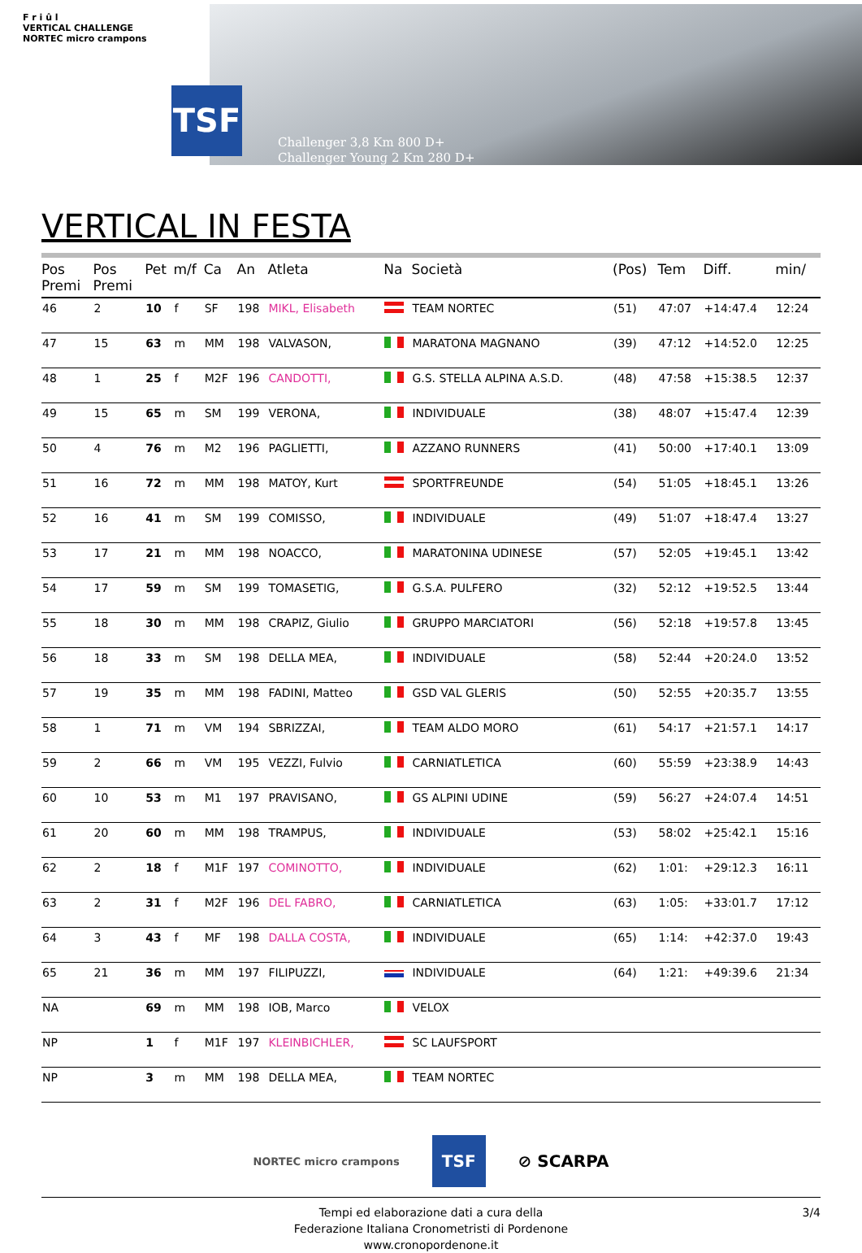F r i û l
VERTICAL CHALLENGE
NORTEC micro crampons
TSF
Challenger 3,8 Km 800 D+
Challenger Young 2 Km 280 D+
VERTICAL IN FESTA
| Pos Premi | Pos Premi | Pet | m/f | Ca | An | Atleta | Na | Società | (Pos) | Tem | Diff. | min/ |
| --- | --- | --- | --- | --- | --- | --- | --- | --- | --- | --- | --- | --- |
| 46 | 2 | 10 | f | SF | 198 | MIKL, Elisabeth | | TEAM NORTEC | (51) | 47:07 | +14:47.4 | 12:24 |
| 47 | 15 | 63 | m | MM | 198 | VALVASON, | | MARATONA MAGNANO | (39) | 47:12 | +14:52.0 | 12:25 |
| 48 | 1 | 25 | f | M2F | 196 | CANDOTTI, | | G.S. STELLA ALPINA A.S.D. | (48) | 47:58 | +15:38.5 | 12:37 |
| 49 | 15 | 65 | m | SM | 199 | VERONA, | | INDIVIDUALE | (38) | 48:07 | +15:47.4 | 12:39 |
| 50 | 4 | 76 | m | M2 | 196 | PAGLIETTI, | | AZZANO RUNNERS | (41) | 50:00 | +17:40.1 | 13:09 |
| 51 | 16 | 72 | m | MM | 198 | MATOY, Kurt | | SPORTFREUNDE | (54) | 51:05 | +18:45.1 | 13:26 |
| 52 | 16 | 41 | m | SM | 199 | COMISSO, | | INDIVIDUALE | (49) | 51:07 | +18:47.4 | 13:27 |
| 53 | 17 | 21 | m | MM | 198 | NOACCO, | | MARATONINA UDINESE | (57) | 52:05 | +19:45.1 | 13:42 |
| 54 | 17 | 59 | m | SM | 199 | TOMASETIG, | | G.S.A. PULFERO | (32) | 52:12 | +19:52.5 | 13:44 |
| 55 | 18 | 30 | m | MM | 198 | CRAPIZ, Giulio | | GRUPPO MARCIATORI | (56) | 52:18 | +19:57.8 | 13:45 |
| 56 | 18 | 33 | m | SM | 198 | DELLA MEA, | | INDIVIDUALE | (58) | 52:44 | +20:24.0 | 13:52 |
| 57 | 19 | 35 | m | MM | 198 | FADINI, Matteo | | GSD VAL GLERIS | (50) | 52:55 | +20:35.7 | 13:55 |
| 58 | 1 | 71 | m | VM | 194 | SBRIZZAI, | | TEAM ALDO MORO | (61) | 54:17 | +21:57.1 | 14:17 |
| 59 | 2 | 66 | m | VM | 195 | VEZZI, Fulvio | | CARNIATLETICA | (60) | 55:59 | +23:38.9 | 14:43 |
| 60 | 10 | 53 | m | M1 | 197 | PRAVISANO, | | GS ALPINI UDINE | (59) | 56:27 | +24:07.4 | 14:51 |
| 61 | 20 | 60 | m | MM | 198 | TRAMPUS, | | INDIVIDUALE | (53) | 58:02 | +25:42.1 | 15:16 |
| 62 | 2 | 18 | f | M1F | 197 | COMINOTTO, | | INDIVIDUALE | (62) | 1:01: | +29:12.3 | 16:11 |
| 63 | 2 | 31 | f | M2F | 196 | DEL FABRO, | | CARNIATLETICA | (63) | 1:05: | +33:01.7 | 17:12 |
| 64 | 3 | 43 | f | MF | 198 | DALLA COSTA, | | INDIVIDUALE | (65) | 1:14: | +42:37.0 | 19:43 |
| 65 | 21 | 36 | m | MM | 197 | FILIPUZZI, | | INDIVIDUALE | (64) | 1:21: | +49:39.6 | 21:34 |
| NA | | 69 | m | MM | 198 | IOB, Marco | | VELOX | | | | |
| NP | | 1 | f | M1F | 197 | KLEINBICHLER, | | SC LAUFSPORT | | | | |
| NP | | 3 | m | MM | 198 | DELLA MEA, | | TEAM NORTEC | | | | |
NORTEC micro crampons TSF ⊘ SCARPA
Tempi ed elaborazione dati a cura della
Federazione Italiana Cronometristi di Pordenone
www.cronopordenone.it
3/4